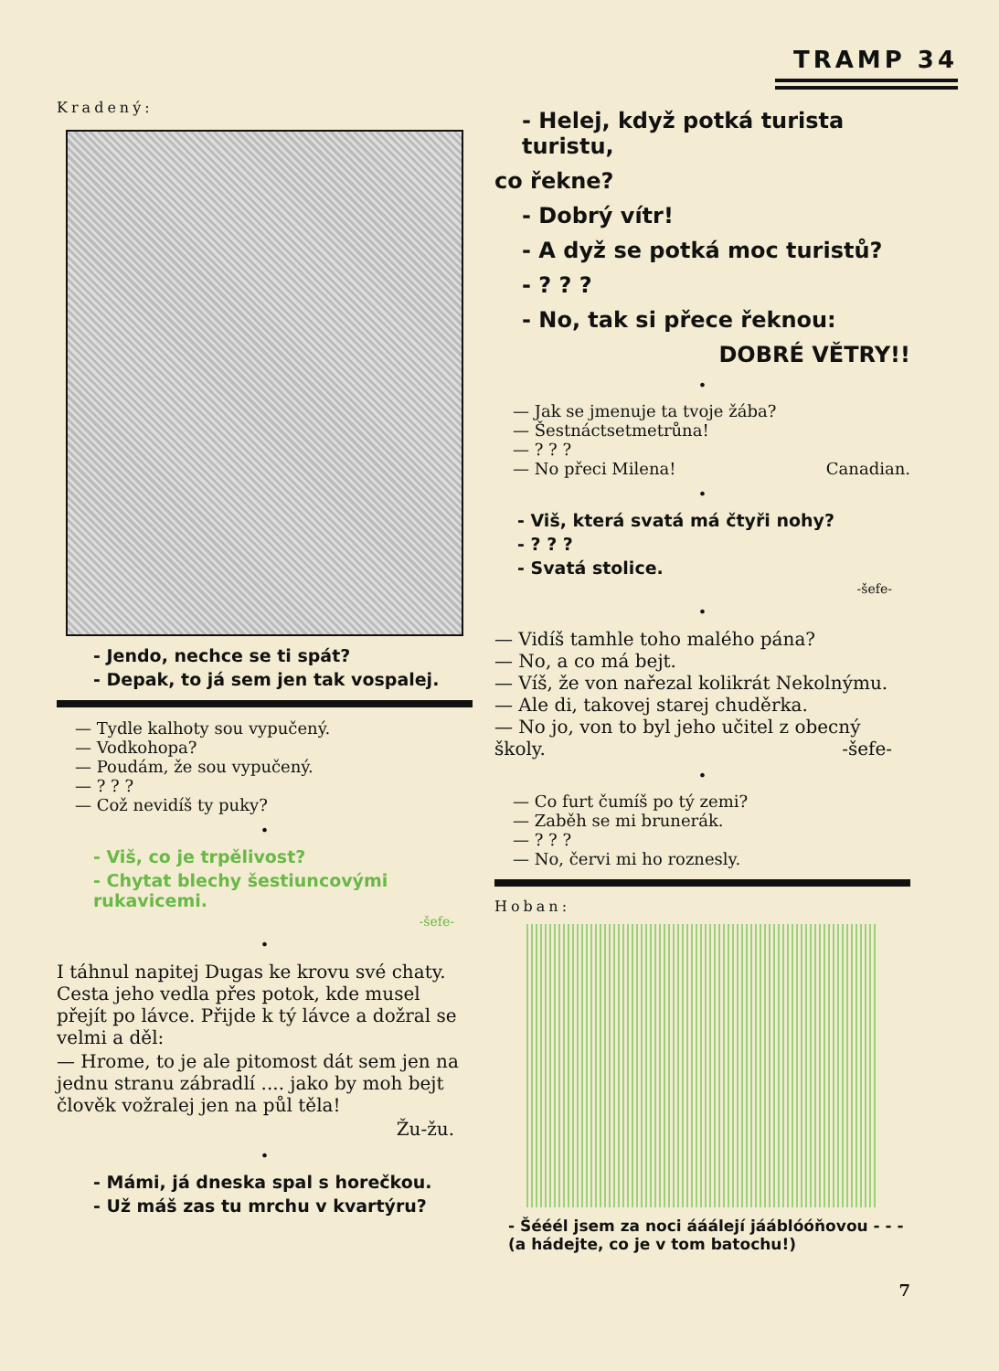TRAMP 34
Kradený:
- Jendo, nechce se ti spát?
- Depak, to já sem jen tak vospalej.
— Tydle kalhoty sou vypučený.
— Vodkohopa?
— Poudám, že sou vypučený.
— ? ? ?
— Což nevidíš ty puky?
•
- Viš, co je trpělivost?
- Chytat blechy šestiuncovými rukavicemi.
-šefe-
•
I táhnul napitej Dugas ke krovu své chaty. Cesta jeho vedla přes potok, kde musel přejít po lávce. Přijde k tý lávce a dožral se velmi a děl:
— Hrome, to je ale pitomost dát sem jen na jednu stranu zábradlí .... jako by moh bejt člověk vožralej jen na půl těla!
Žu-žu.
•
- Mámi, já dneska spal s horečkou.
- Už máš zas tu mrchu v kvartýru?
- Helej, když potká turista turistu,
co řekne?
- Dobrý vítr!
- A dyž se potká moc turistů?
- ? ? ?
- No, tak si přece řeknou:
DOBRÉ VĚTRY!!
•
— Jak se jmenuje ta tvoje žába?
— Šestnáctsetmetrůna!
— ? ? ?
— No přeci Milena! Canadian.
•
- Viš, která svatá má čtyři nohy?
- ? ? ?
- Svatá stolice.
-šefe-
•
— Vidíš tamhle toho malého pána?
— No, a co má bejt.
— Víš, že von nařezal kolikrát Nekolnýmu.
— Ale di, takovej starej chuděrka.
— No jo, von to byl jeho učitel z obecný školy. -šefe-
•
— Co furt čumíš po tý zemi?
— Zaběh se mi brunerák.
— ? ? ?
— No, červi mi ho roznesly.
Hoban:
- Šééél jsem za noci ááálejí jááblóóňovou - - -
(a hádejte, co je v tom batochu!)
7